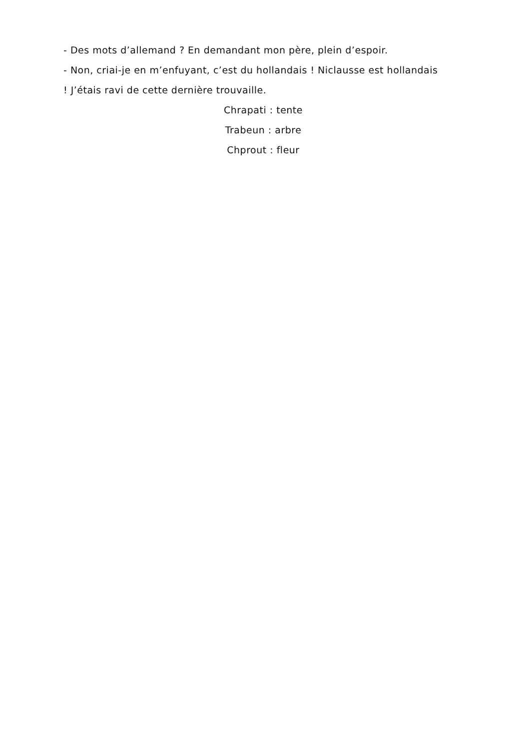- Des mots d’allemand ? En demandant mon père, plein d’espoir.
- Non, criai-je en m’enfuyant, c’est du hollandais ! Niclausse est hollandais ! J’étais ravi de cette dernière trouvaille.
Chrapati : tente
Trabeun : arbre
Chprout : fleur